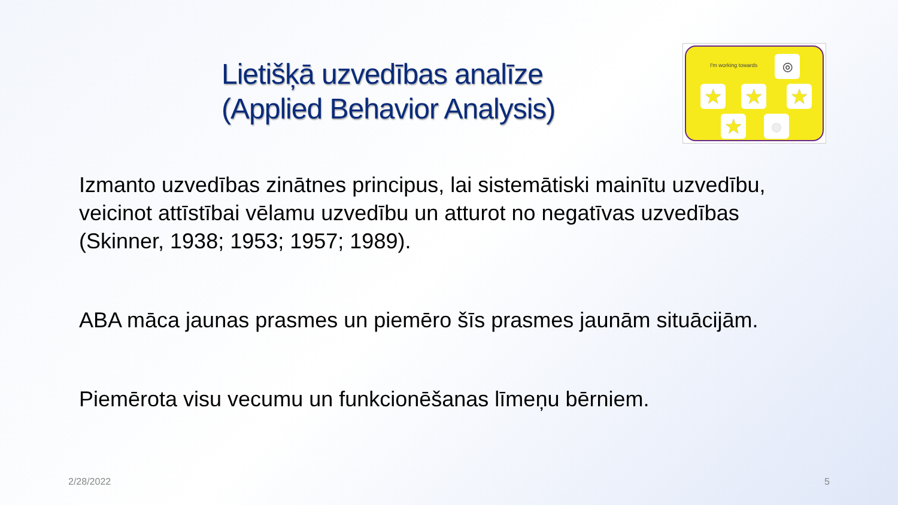Lietišķā uzvedības analīze
(Applied Behavior Analysis)
I'm working towards ◎
★ ★ ★
★ ●
Izmanto uzvedības zinātnes principus, lai sistemātiski mainītu uzvedību, veicinot attīstībai vēlamu uzvedību un atturot no negatīvas uzvedības (Skinner, 1938; 1953; 1957; 1989).
ABA māca jaunas prasmes un piemēro šīs prasmes jaunām situācijām.
Piemērota visu vecumu un funkcionēšanas līmeņu bērniem.
2/28/2022 5